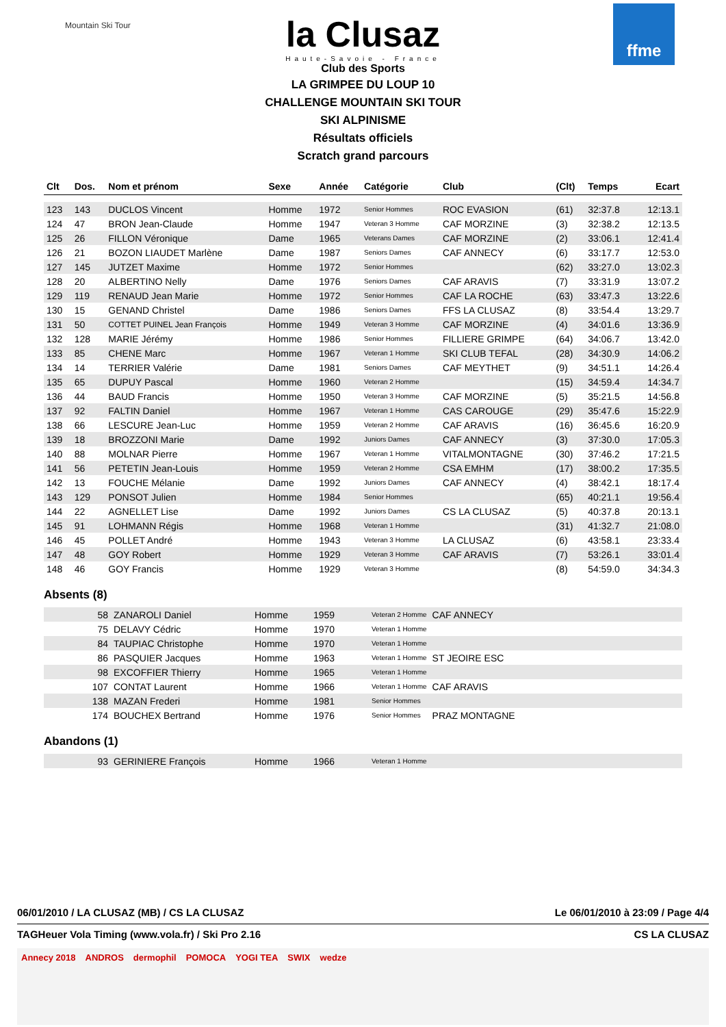Mountain Ski Tour
ffme
la Clusaz
Haute-Savoie - France
Club des Sports
LA GRIMPEE DU LOUP 10
CHALLENGE MOUNTAIN SKI TOUR
SKI ALPINISME
Résultats officiels
Scratch grand parcours
| Clt | Dos. | Nom et prénom | Sexe | Année | Catégorie | Club | (Clt) | Temps | Ecart |
| --- | --- | --- | --- | --- | --- | --- | --- | --- | --- |
| 123 | 143 | DUCLOS Vincent | Homme | 1972 | Senior Hommes | ROC EVASION | (61) | 32:37.8 | 12:13.1 |
| 124 | 47 | BRON Jean-Claude | Homme | 1947 | Veteran 3 Homme | CAF MORZINE | (3) | 32:38.2 | 12:13.5 |
| 125 | 26 | FILLON Véronique | Dame | 1965 | Veterans Dames | CAF MORZINE | (2) | 33:06.1 | 12:41.4 |
| 126 | 21 | BOZON LIAUDET Marlène | Dame | 1987 | Seniors Dames | CAF ANNECY | (6) | 33:17.7 | 12:53.0 |
| 127 | 145 | JUTZET Maxime | Homme | 1972 | Senior Hommes | | (62) | 33:27.0 | 13:02.3 |
| 128 | 20 | ALBERTINO Nelly | Dame | 1976 | Seniors Dames | CAF ARAVIS | (7) | 33:31.9 | 13:07.2 |
| 129 | 119 | RENAUD Jean Marie | Homme | 1972 | Senior Hommes | CAF LA ROCHE | (63) | 33:47.3 | 13:22.6 |
| 130 | 15 | GENAND Christel | Dame | 1986 | Seniors Dames | FFS LA CLUSAZ | (8) | 33:54.4 | 13:29.7 |
| 131 | 50 | COTTET PUINEL Jean François | Homme | 1949 | Veteran 3 Homme | CAF MORZINE | (4) | 34:01.6 | 13:36.9 |
| 132 | 128 | MARIE Jérémy | Homme | 1986 | Senior Hommes | FILLIERE GRIMPE | (64) | 34:06.7 | 13:42.0 |
| 133 | 85 | CHENE Marc | Homme | 1967 | Veteran 1 Homme | SKI CLUB TEFAL | (28) | 34:30.9 | 14:06.2 |
| 134 | 14 | TERRIER Valérie | Dame | 1981 | Seniors Dames | CAF MEYTHET | (9) | 34:51.1 | 14:26.4 |
| 135 | 65 | DUPUY Pascal | Homme | 1960 | Veteran 2 Homme | | (15) | 34:59.4 | 14:34.7 |
| 136 | 44 | BAUD Francis | Homme | 1950 | Veteran 3 Homme | CAF MORZINE | (5) | 35:21.5 | 14:56.8 |
| 137 | 92 | FALTIN Daniel | Homme | 1967 | Veteran 1 Homme | CAS CAROUGE | (29) | 35:47.6 | 15:22.9 |
| 138 | 66 | LESCURE Jean-Luc | Homme | 1959 | Veteran 2 Homme | CAF ARAVIS | (16) | 36:45.6 | 16:20.9 |
| 139 | 18 | BROZZONI Marie | Dame | 1992 | Juniors Dames | CAF ANNECY | (3) | 37:30.0 | 17:05.3 |
| 140 | 88 | MOLNAR Pierre | Homme | 1967 | Veteran 1 Homme | VITALMONTAGNE | (30) | 37:46.2 | 17:21.5 |
| 141 | 56 | PETETIN Jean-Louis | Homme | 1959 | Veteran 2 Homme | CSA EMHM | (17) | 38:00.2 | 17:35.5 |
| 142 | 13 | FOUCHE Mélanie | Dame | 1992 | Juniors Dames | CAF ANNECY | (4) | 38:42.1 | 18:17.4 |
| 143 | 129 | PONSOT Julien | Homme | 1984 | Senior Hommes | | (65) | 40:21.1 | 19:56.4 |
| 144 | 22 | AGNELLET Lise | Dame | 1992 | Juniors Dames | CS LA CLUSAZ | (5) | 40:37.8 | 20:13.1 |
| 145 | 91 | LOHMANN Régis | Homme | 1968 | Veteran 1 Homme | | (31) | 41:32.7 | 21:08.0 |
| 146 | 45 | POLLET André | Homme | 1943 | Veteran 3 Homme | LA CLUSAZ | (6) | 43:58.1 | 23:33.4 |
| 147 | 48 | GOY Robert | Homme | 1929 | Veteran 3 Homme | CAF ARAVIS | (7) | 53:26.1 | 33:01.4 |
| 148 | 46 | GOY Francis | Homme | 1929 | Veteran 3 Homme | | (8) | 54:59.0 | 34:34.3 |
Absents (8)
| | 58 | ZANAROLI Daniel | Homme | 1959 | Veteran 2 Homme | CAF ANNECY |
| | 75 | DELAVY Cédric | Homme | 1970 | Veteran 1 Homme | |
| | 84 | TAUPIAC Christophe | Homme | 1970 | Veteran 1 Homme | |
| | 86 | PASQUIER Jacques | Homme | 1963 | Veteran 1 Homme | ST JEOIRE ESC |
| | 98 | EXCOFFIER Thierry | Homme | 1965 | Veteran 1 Homme | |
| | 107 | CONTAT Laurent | Homme | 1966 | Veteran 1 Homme | CAF ARAVIS |
| | 138 | MAZAN Frederi | Homme | 1981 | Senior Hommes | |
| | 174 | BOUCHEX Bertrand | Homme | 1976 | Senior Hommes | PRAZ MONTAGNE |
Abandons (1)
| | 93 | GERINIERE François | Homme | 1966 | Veteran 1 Homme | |
06/01/2010 / LA CLUSAZ (MB) / CS LA CLUSAZ Le 06/01/2010 à 23:09 / Page 4/4
TAGHeuer Vola Timing (www.vola.fr) / Ski Pro 2.16 CS LA CLUSAZ
Annecy 2018 ANDROS dermophil POMOCA YOGI TEA SWIX wedze